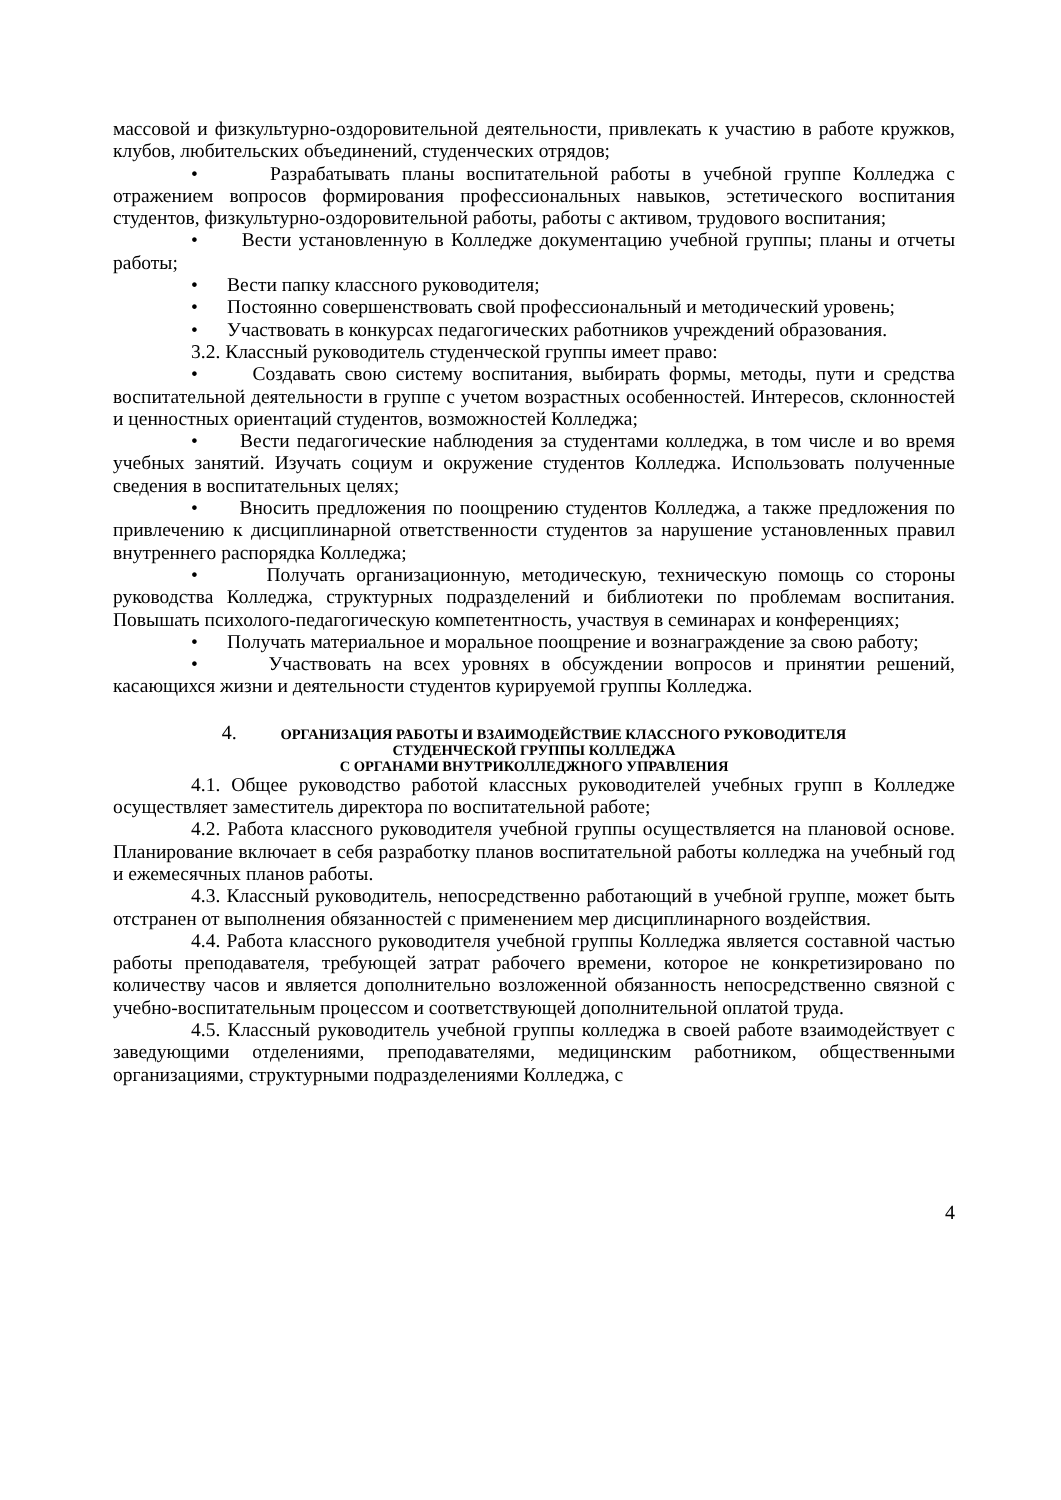массовой и физкультурно-оздоровительной деятельности, привлекать к участию в работе кружков, клубов, любительских объединений, студенческих отрядов;
• Разрабатывать планы воспитательной работы в учебной группе Колледжа с отражением вопросов формирования профессиональных навыков, эстетического воспитания студентов, физкультурно-оздоровительной работы, работы с активом, трудового воспитания;
• Вести установленную в Колледже документацию учебной группы; планы и отчеты работы;
• Вести папку классного руководителя;
• Постоянно совершенствовать свой профессиональный и методический уровень;
• Участвовать в конкурсах педагогических работников учреждений образования.
3.2. Классный руководитель студенческой группы имеет право:
• Создавать свою систему воспитания, выбирать формы, методы, пути и средства воспитательной деятельности в группе с учетом возрастных особенностей. Интересов, склонностей и ценностных ориентаций студентов, возможностей Колледжа;
• Вести педагогические наблюдения за студентами колледжа, в том числе и во время учебных занятий. Изучать социум и окружение студентов Колледжа. Использовать полученные сведения в воспитательных целях;
• Вносить предложения по поощрению студентов Колледжа, а также предложения по привлечению к дисциплинарной ответственности студентов за нарушение установленных правил внутреннего распорядка Колледжа;
• Получать организационную, методическую, техническую помощь со стороны руководства Колледжа, структурных подразделений и библиотеки по проблемам воспитания. Повышать психолого-педагогическую компетентность, участвуя в семинарах и конференциях;
• Получать материальное и моральное поощрение и вознаграждение за свою работу;
• Участвовать на всех уровнях в обсуждении вопросов и принятии решений, касающихся жизни и деятельности студентов курируемой группы Колледжа.
4. ОРГАНИЗАЦИЯ РАБОТЫ И ВЗАИМОДЕЙСТВИЕ КЛАССНОГО РУКОВОДИТЕЛЯ
СТУДЕНЧЕСКОЙ ГРУППЫ КОЛЛЕДЖА
С ОРГАНАМИ ВНУТРИКОЛЛЕДЖНОГО УПРАВЛЕНИЯ
4.1. Общее руководство работой классных руководителей учебных групп в Колледже осуществляет заместитель директора по воспитательной работе;
4.2. Работа классного руководителя учебной группы осуществляется на плановой основе. Планирование включает в себя разработку планов воспитательной работы колледжа на учебный год и ежемесячных планов работы.
4.3. Классный руководитель, непосредственно работающий в учебной группе, может быть отстранен от выполнения обязанностей с применением мер дисциплинарного воздействия.
4.4. Работа классного руководителя учебной группы Колледжа является составной частью работы преподавателя, требующей затрат рабочего времени, которое не конкретизировано по количеству часов и является дополнительно возложенной обязанность непосредственно связной с учебно-воспитательным процессом и соответствующей дополнительной оплатой труда.
4.5. Классный руководитель учебной группы колледжа в своей работе взаимодействует с заведующими отделениями, преподавателями, медицинским работником, общественными организациями, структурными подразделениями Колледжа, с
4